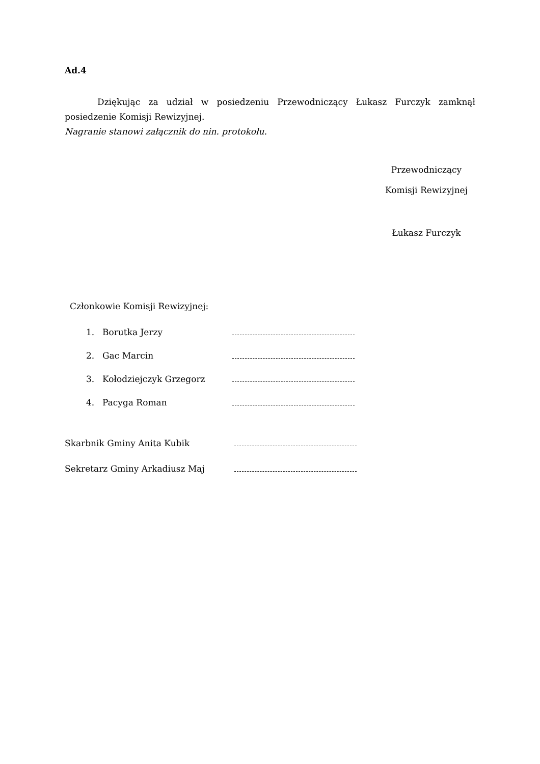Ad.4
Dziękując za udział w posiedzeniu Przewodniczący Łukasz Furczyk zamknął posiedzenie Komisji Rewizyjnej.
Nagranie stanowi załącznik do nin. protokołu.
Przewodniczący
Komisji Rewizyjnej
Łukasz Furczyk
Członkowie Komisji Rewizyjnej:
1. Borutka Jerzy
2. Gac Marcin
3. Kołodziejczyk Grzegorz
4. Pacyga Roman
Skarbnik Gminy Anita Kubik
Sekretarz Gminy Arkadiusz Maj